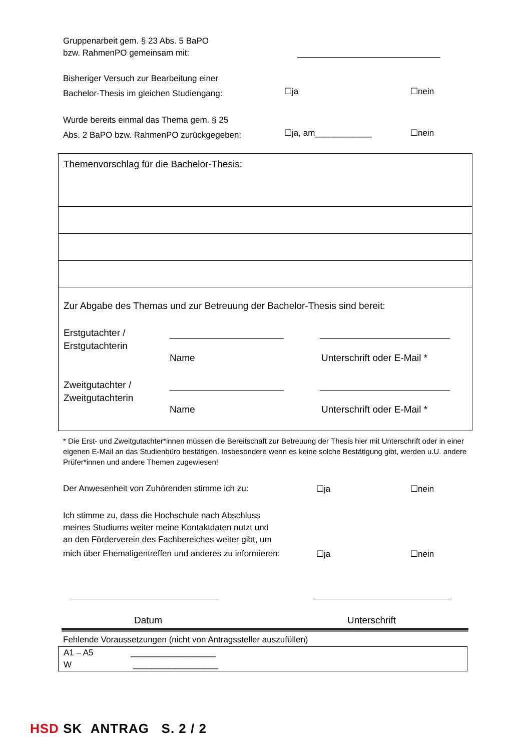Gruppenarbeit gem. § 23 Abs. 5 BaPO
bzw. RahmenPO gemeinsam mit:
Bisheriger Versuch zur Bearbeitung einer
Bachelor-Thesis im gleichen Studiengang:
☐ja ☐nein
Wurde bereits einmal das Thema gem. § 25
Abs. 2 BaPO bzw. RahmenPO zurückgegeben:
☐ja, am____________ ☐nein
Themenvorschlag für die Bachelor-Thesis:
Zur Abgabe des Themas und zur Betreuung der Bachelor-Thesis sind bereit:
Erstgutachter /
Erstgutachterin
Name Unterschrift oder E-Mail *
Zweitgutachter /
Zweitgutachterin
Name Unterschrift oder E-Mail *
* Die Erst- und Zweitgutachter*innen müssen die Bereitschaft zur Betreuung der Thesis hier mit Unterschrift oder in einer eigenen E-Mail an das Studienbüro bestätigen. Insbesondere wenn es keine solche Bestätigung gibt, werden u.U. andere Prüfer*innen und andere Themen zugewiesen!
Der Anwesenheit von Zuhörenden stimme ich zu: ☐ja ☐nein
Ich stimme zu, dass die Hochschule nach Abschluss
meines Studiums weiter meine Kontaktdaten nutzt und
an den Förderverein des Fachbereiches weiter gibt, um
mich über Ehemaligentreffen und anderes zu informieren: ☐ja ☐nein
Datum Unterschrift
Fehlende Voraussetzungen (nicht von Antragssteller auszufüllen)
A1 – A5 __________________
W __________________
HSD SK ANTRAG S. 2 / 2